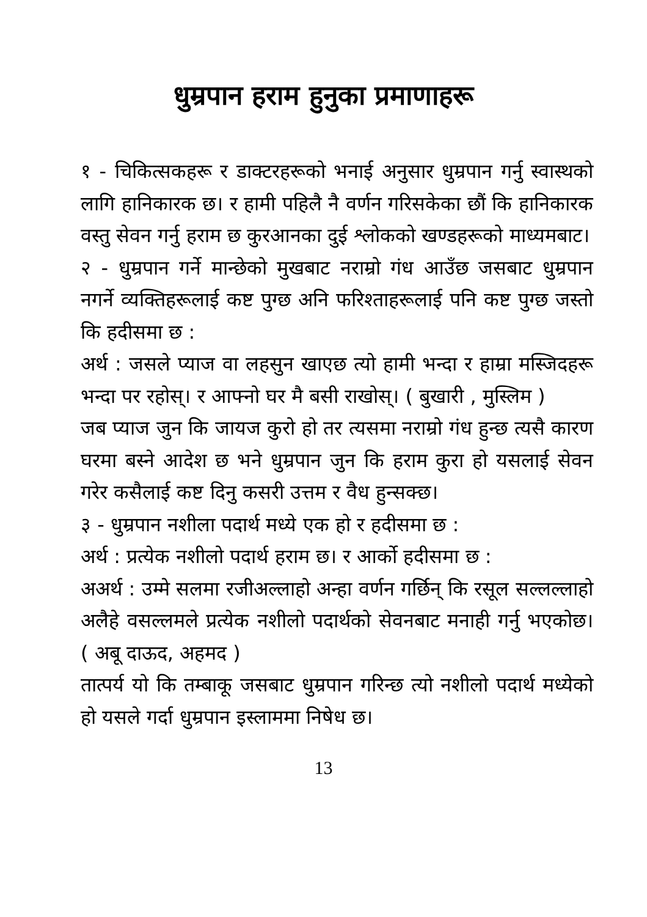धुम्रपान हराम हुनुका प्रमाणाहरू
१ - चिकित्सकहरू र डाक्टरहरूको भनाई अनुसार धुम्रपान गर्नु स्वास्थको लागि हानिकारक छ। र हामी पहिलै नै वर्णन गरिसकेका छौं कि हानिकारक वस्तु सेवन गर्नु हराम छ कुरआनका दुई श्लोकको खण्डहरूको माध्यमबाट।
२ - धुम्रपान गर्ने मान्छेको मुखबाट नराम्रो गंध आउँछ जसबाट धुम्रपान नगर्ने व्यक्तिहरूलाई कष्ट पुग्छ अनि फरिश्ताहरूलाई पनि कष्ट पुग्छ जस्तो कि हदीसमा छ :
अर्थ : जसले प्याज वा लहसुन खाएछ त्यो हामी भन्दा र हाम्रा मस्जिदहरू भन्दा पर रहोस्। र आफ्नो घर मै बसी राखोस्। ( बुखारी , मुस्लिम )
जब प्याज जुन कि जायज कुरो हो तर त्यसमा नराम्रो गंध हुन्छ त्यसै कारण घरमा बस्ने आदेश छ भने धुम्रपान जुन कि हराम कुरा हो यसलाई सेवन गरेर कसैलाई कष्ट दिनु कसरी उत्तम र वैध हुन्सक्छ।
३ - धुम्रपान नशीला पदार्थ मध्ये एक हो र हदीसमा छ :
अर्थ : प्रत्येक नशीलो पदार्थ हराम छ। र आर्को हदीसमा छ :
अअर्थ : उम्मे सलमा रजीअल्लाहो अन्हा वर्णन गर्छिन् कि रसूल सल्लल्लाहो अलैहे वसल्लमले प्रत्येक नशीलो पदार्थको सेवनबाट मनाही गर्नु भएकोछ। ( अबू दाऊद, अहमद )
तात्पर्य यो कि तम्बाकू जसबाट धुम्रपान गरिन्छ त्यो नशीलो पदार्थ मध्येको हो यसले गर्दा धुम्रपान इस्लाममा निषेध छ।
13